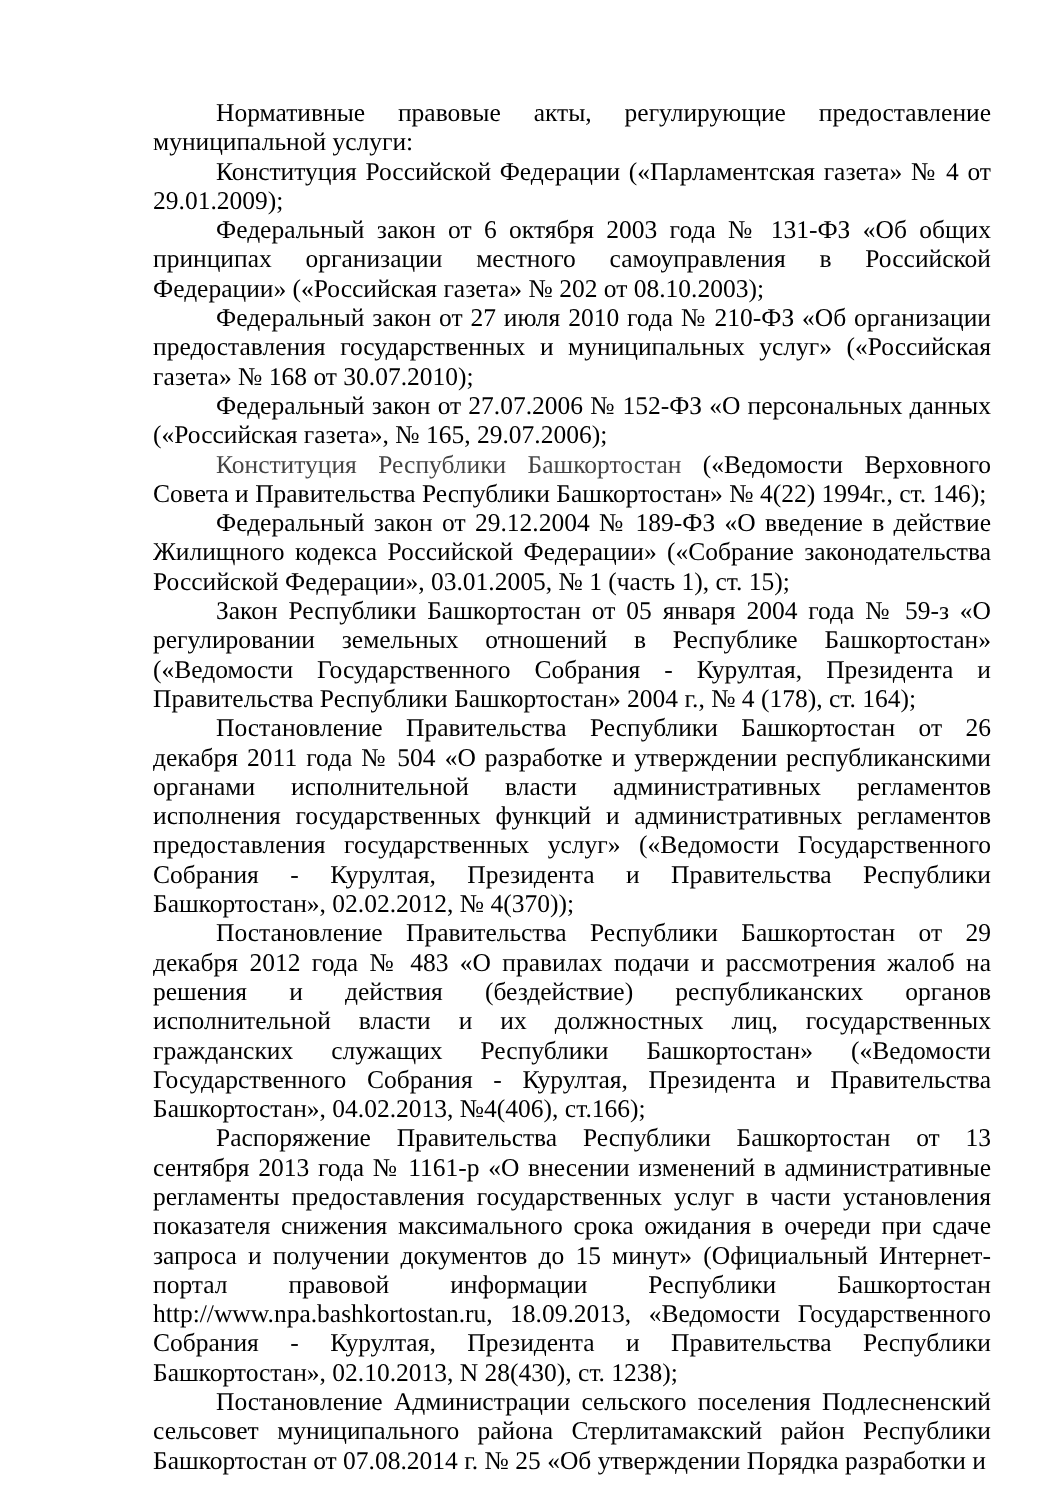Нормативные правовые акты, регулирующие предоставление муниципальной услуги:
Конституция Российской Федерации («Парламентская газета» № 4 от 29.01.2009);
Федеральный закон от 6 октября 2003 года № 131-ФЗ «Об общих принципах организации местного самоуправления в Российской Федерации» («Российская газета» № 202 от 08.10.2003);
Федеральный закон от 27 июля 2010 года № 210-ФЗ «Об организации предоставления государственных и муниципальных услуг» («Российская газета» № 168 от 30.07.2010);
Федеральный закон от 27.07.2006 № 152-ФЗ «О персональных данных («Российская газета», № 165, 29.07.2006);
Конституция Республики Башкортостан («Ведомости Верховного Совета и Правительства Республики Башкортостан» № 4(22) 1994г., ст. 146);
Федеральный закон от 29.12.2004 № 189-ФЗ «О введение в действие Жилищного кодекса Российской Федерации» («Собрание законодательства Российской Федерации», 03.01.2005, № 1 (часть 1), ст. 15);
Закон Республики Башкортостан от 05 января 2004 года № 59-з «О регулировании земельных отношений в Республике Башкортостан» («Ведомости Государственного Собрания - Курултая, Президента и Правительства Республики Башкортостан» 2004 г., № 4 (178), ст. 164);
Постановление Правительства Республики Башкортостан от 26 декабря 2011 года № 504 «О разработке и утверждении республиканскими органами исполнительной власти административных регламентов исполнения государственных функций и административных регламентов предоставления государственных услуг» («Ведомости Государственного Собрания - Курултая, Президента и Правительства Республики Башкортостан», 02.02.2012, № 4(370));
Постановление Правительства Республики Башкортостан от 29 декабря 2012 года № 483 «О правилах подачи и рассмотрения жалоб на решения и действия (бездействие) республиканских органов исполнительной власти и их должностных лиц, государственных гражданских служащих Республики Башкортостан» («Ведомости Государственного Собрания - Курултая, Президента и Правительства Башкортостан», 04.02.2013, №4(406), ст.166);
Распоряжение Правительства Республики Башкортостан от 13 сентября 2013 года № 1161-р «О внесении изменений в административные регламенты предоставления государственных услуг в части установления показателя снижения максимального срока ожидания в очереди при сдаче запроса и получении документов до 15 минут» (Официальный Интернет-портал правовой информации Республики Башкортостан http://www.npa.bashkortostan.ru, 18.09.2013, «Ведомости Государственного Собрания - Курултая, Президента и Правительства Республики Башкортостан», 02.10.2013, N 28(430), ст. 1238);
Постановление Администрации сельского поселения Подлесненский сельсовет муниципального района Стерлитамакский район Республики Башкортостан от 07.08.2014 г. № 25 «Об утверждении Порядка разработки и